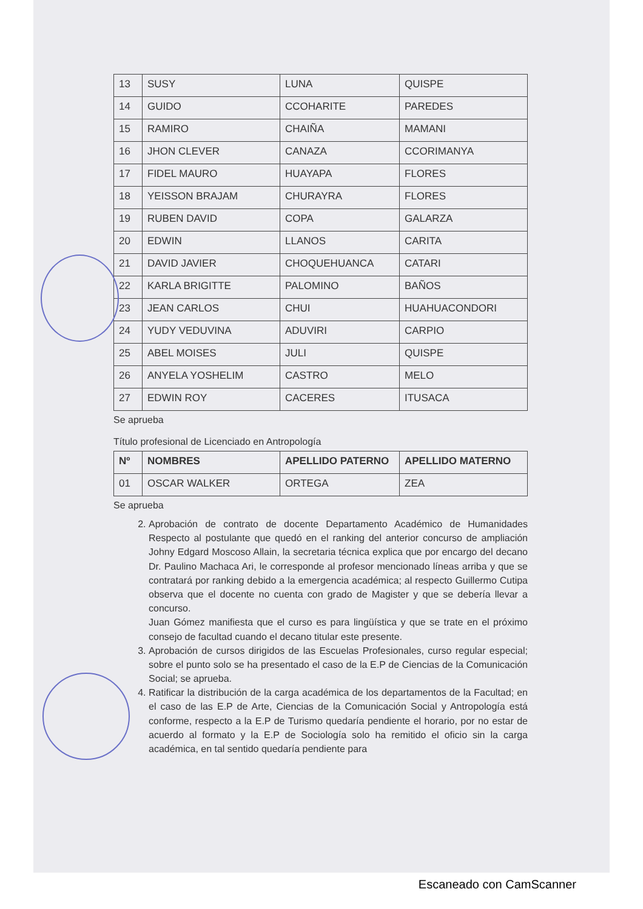| 13 | SUSY | LUNA | QUISPE |
| 14 | GUIDO | CCOHARITE | PAREDES |
| 15 | RAMIRO | CHAIÑA | MAMANI |
| 16 | JHON CLEVER | CANAZA | CCORIMANYA |
| 17 | FIDEL MAURO | HUAYAPA | FLORES |
| 18 | YEISSON BRAJAM | CHURAYRA | FLORES |
| 19 | RUBEN DAVID | COPA | GALARZA |
| 20 | EDWIN | LLANOS | CARITA |
| 21 | DAVID JAVIER | CHOQUEHUANCA | CATARI |
| 22 | KARLA BRIGITTE | PALOMINO | BAÑOS |
| 23 | JEAN CARLOS | CHUI | HUAHUACONDORI |
| 24 | YUDY VEDUVINA | ADUVIRI | CARPIO |
| 25 | ABEL MOISES | JULI | QUISPE |
| 26 | ANYELA YOSHELIM | CASTRO | MELO |
| 27 | EDWIN ROY | CACERES | ITUSACA |
Se aprueba
Título profesional de Licenciado en Antropología
| Nº | NOMBRES | APELLIDO PATERNO | APELLIDO MATERNO |
| --- | --- | --- | --- |
| 01 | OSCAR WALKER | ORTEGA | ZEA |
Se aprueba
2. Aprobación de contrato de docente Departamento Académico de Humanidades Respecto al postulante que quedó en el ranking del anterior concurso de ampliación Johny Edgard Moscoso Allain, la secretaria técnica explica que por encargo del decano Dr. Paulino Machaca Ari, le corresponde al profesor mencionado líneas arriba y que se contratará por ranking debido a la emergencia académica; al respecto Guillermo Cutipa observa que el docente no cuenta con grado de Magister y que se debería llevar a concurso.
Juan Gómez manifiesta que el curso es para lingüística y que se trate en el próximo consejo de facultad cuando el decano titular este presente.
3. Aprobación de cursos dirigidos de las Escuelas Profesionales, curso regular especial; sobre el punto solo se ha presentado el caso de la E.P de Ciencias de la Comunicación Social; se aprueba.
4. Ratificar la distribución de la carga académica de los departamentos de la Facultad; en el caso de las E.P de Arte, Ciencias de la Comunicación Social y Antropología está conforme, respecto a la E.P de Turismo quedaría pendiente el horario, por no estar de acuerdo al formato y la E.P de Sociología solo ha remitido el oficio sin la carga académica, en tal sentido quedaría pendiente para
Escaneado con CamScanner